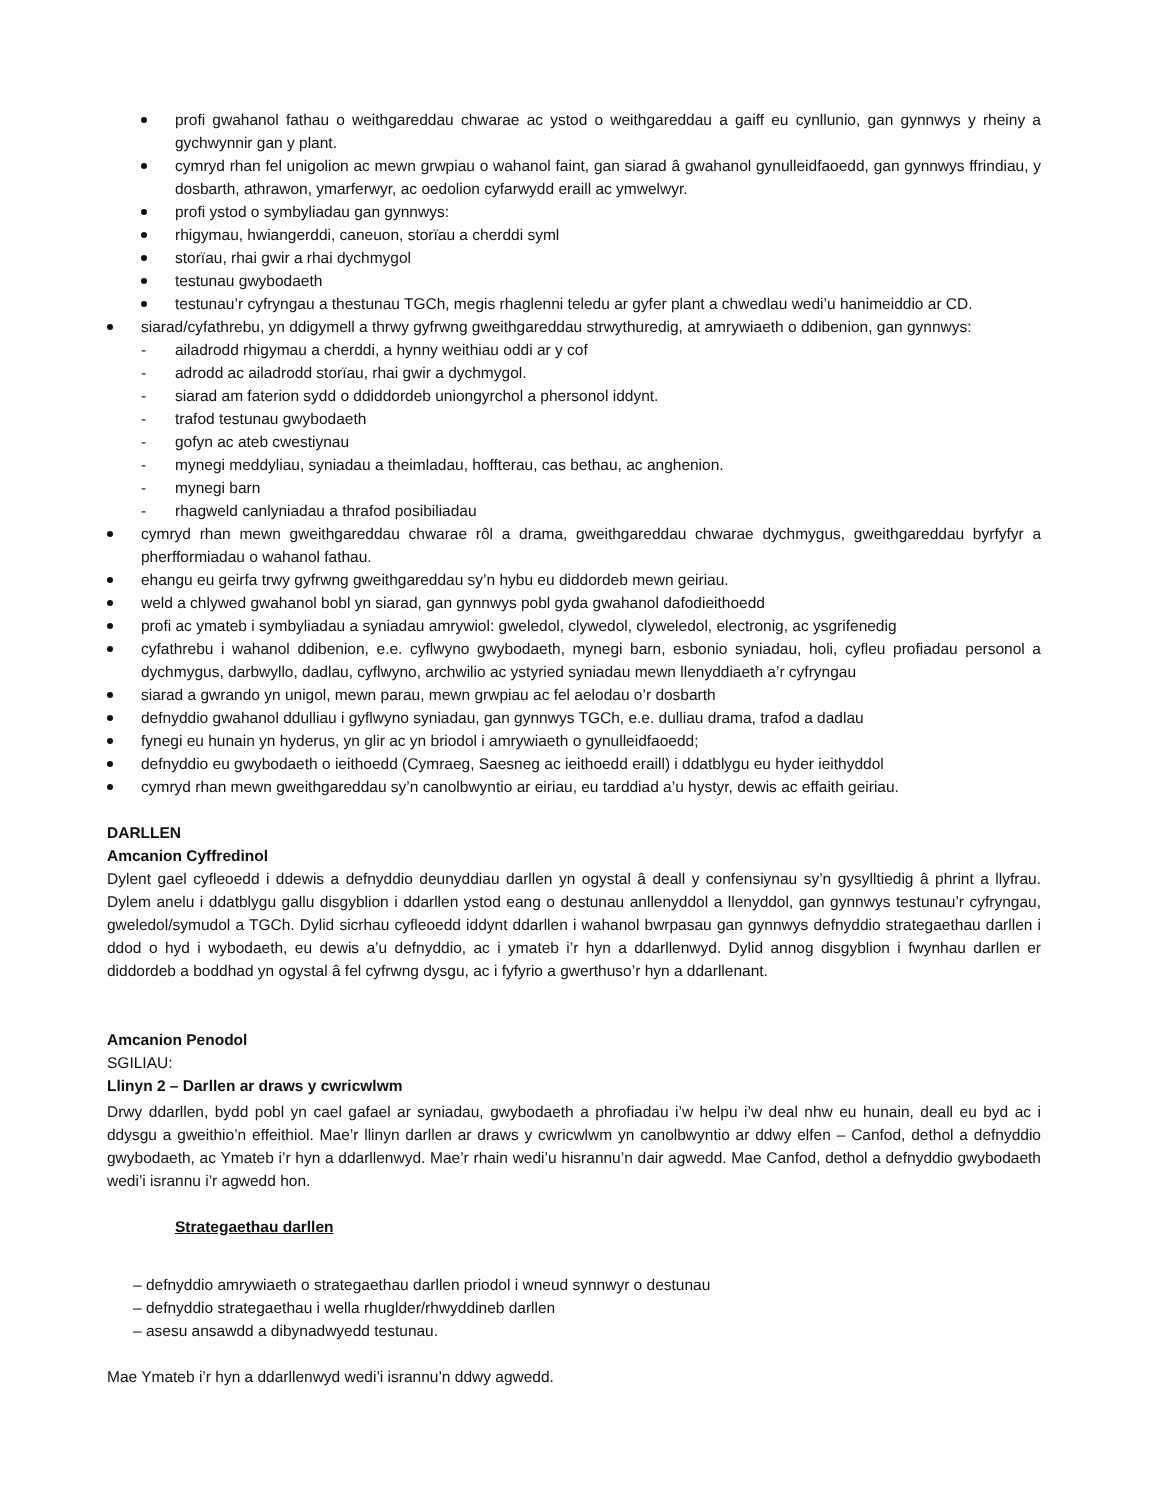profi gwahanol fathau o weithgareddau chwarae ac ystod o weithgareddau a gaiff eu cynllunio, gan gynnwys y rheiny a gychwynnir gan y plant.
cymryd rhan fel unigolion ac mewn grwpiau o wahanol faint, gan siarad â gwahanol gynulleidfaoedd, gan gynnwys ffrindiau, y dosbarth, athrawon, ymarferwyr, ac oedolion cyfarwydd eraill ac ymwelwyr.
profi ystod o symbyliadau gan gynnwys:
rhigymau, hwiangerddi, caneuon, storïau a cherddi syml
storïau, rhai gwir a rhai dychmygol
testunau gwybodaeth
testunau’r cyfryngau a thestunau TGCh, megis rhaglenni teledu ar gyfer plant a chwedlau wedi’u hanimeiddio ar CD.
siarad/cyfathrebu, yn ddigymell a thrwy gyfrwng gweithgareddau strwythuredig, at amrywiaeth o ddibenion, gan gynnwys:
- ailadrodd rhigymau a cherddi, a hynny weithiau oddi ar y cof
- adrodd ac ailadrodd storïau, rhai gwir a dychmygol.
- siarad am faterion sydd o ddiddordeb uniongyrchol a phersonol iddynt.
- trafod testunau gwybodaeth
- gofyn ac ateb cwestiynau
- mynegi meddyliau, syniadau a theimladau, hoffterau, cas bethau, ac anghenion.
- mynegi barn
- rhagweld canlyniadau a thrafod posibiliadau
cymryd rhan mewn gweithgareddau chwarae rôl a drama, gweithgareddau chwarae dychmygus, gweithgareddau byrfyfyr a pherfformiadau o wahanol fathau.
ehangu eu geirfa trwy gyfrwng gweithgareddau sy’n hybu eu diddordeb mewn geiriau.
weld a chlywed gwahanol bobl yn siarad, gan gynnwys pobl gyda gwahanol dafodieithoedd
profi ac ymateb i symbyliadau a syniadau amrywiol: gweledol, clywedol, clyweledol, electronig, ac ysgrifenedig
cyfathrebu i wahanol ddibenion, e.e. cyflwyno gwybodaeth, mynegi barn, esbonio syniadau, holi, cyfleu profiadau personol a dychmygus, darbwyllo, dadlau, cyflwyno, archwilio ac ystyried syniadau mewn llenyddiaeth a’r cyfryngau
siarad a gwrando yn unigol, mewn parau, mewn grwpiau ac fel aelodau o’r dosbarth
defnyddio gwahanol ddulliau i gyflwyno syniadau, gan gynnwys TGCh, e.e. dulliau drama, trafod a dadlau
fynegi eu hunain yn hyderus, yn glir ac yn briodol i amrywiaeth o gynulleidfaoedd;
defnyddio eu gwybodaeth o ieithoedd (Cymraeg, Saesneg ac ieithoedd eraill) i ddatblygu eu hyder ieithyddol
cymryd rhan mewn gweithgareddau sy’n canolbwyntio ar eiriau, eu tarddiad a’u hystyr, dewis ac effaith geiriau.
DARLLEN
Amcanion Cyffredinol
Dylent gael cyfleoedd i ddewis a defnyddio deunyddiau darllen yn ogystal â deall y confensiynau sy’n gysylltiedig â phrint a llyfrau. Dylem anelu i ddatblygu gallu disgyblion i ddarllen ystod eang o destunau anllenyddol a llenyddol, gan gynnwys testunau’r cyfryngau, gweledol/symudol a TGCh. Dylid sicrhau cyfleoedd iddynt ddarllen i wahanol bwrpasau gan gynnwys defnyddio strategaethau darllen i ddod o hyd i wybodaeth, eu dewis a’u defnyddio, ac i ymateb i’r hyn a ddarllenwyd. Dylid annog disgyblion i fwynhau darllen er diddordeb a boddhad yn ogystal â fel cyfrwng dysgu, ac i fyfyrio a gwerthuso’r hyn a ddarllenant.
Amcanion Penodol
SGILIAU:
Llinyn 2 – Darllen ar draws y cwricwlwm
Drwy ddarllen, bydd pobl yn cael gafael ar syniadau, gwybodaeth a phrofiadau i’w helpu i’w deal nhw eu hunain, deall eu byd ac i ddysgu a gweithio’n effeithiol. Mae’r llinyn darllen ar draws y cwricwlwm yn canolbwyntio ar ddwy elfen – Canfod, dethol a defnyddio gwybodaeth, ac Ymateb i’r hyn a ddarllenwyd. Mae’r rhain wedi’u hisrannu’n dair agwedd. Mae Canfod, dethol a defnyddio gwybodaeth wedi’i isrannu i’r agwedd hon.
Strategaethau darllen
– defnyddio amrywiaeth o strategaethau darllen priodol i wneud synnwyr o destunau
– defnyddio strategaethau i wella rhuglder/rhwyddineb darllen
– asesu ansawdd a dibynadwyedd testunau.
Mae Ymateb i’r hyn a ddarllenwyd wedi’i isrannu’n ddwy agwedd.